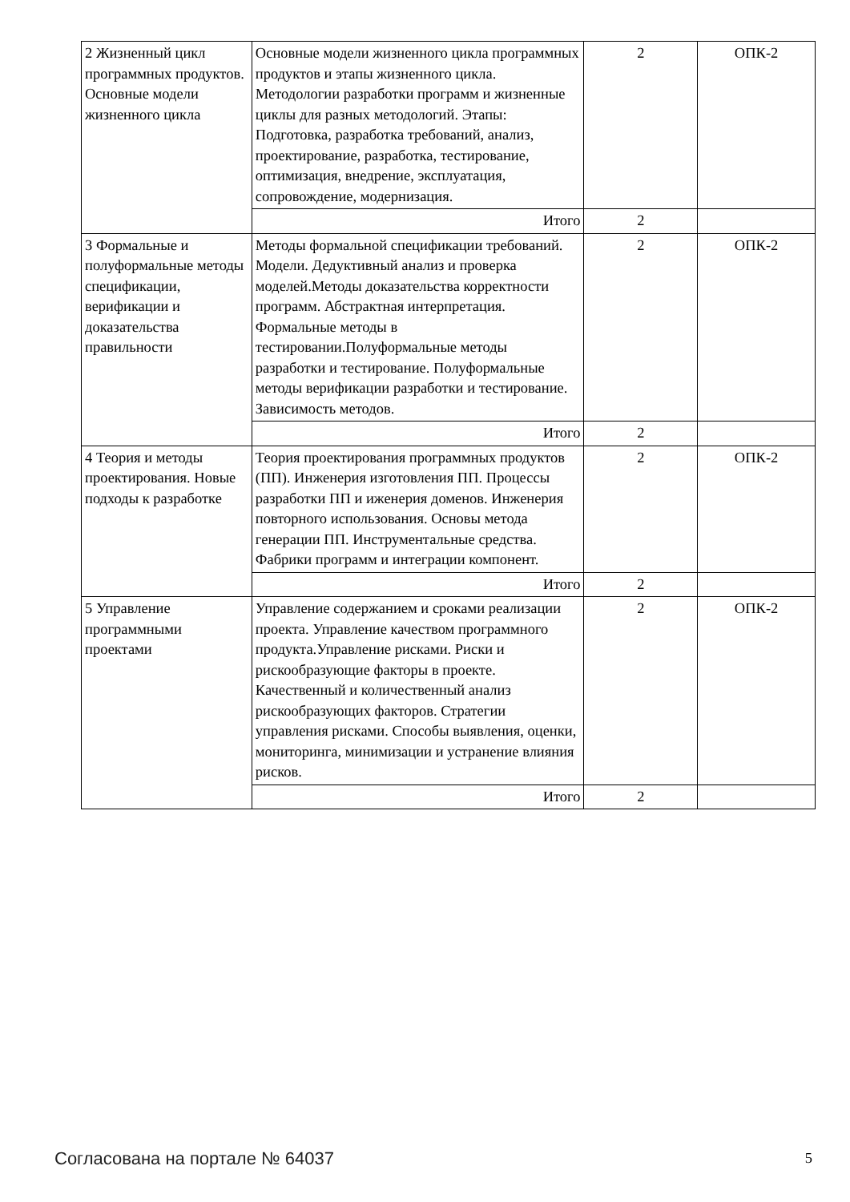| 2 Жизненный цикл программных продуктов. Основные модели жизненного цикла | Основные модели жизненного цикла программных продуктов и этапы жизненного цикла. Методологии разработки программ и жизненные циклы для разных методологий. Этапы: Подготовка, разработка требований, анализ, проектирование, разработка, тестирование, оптимизация, внедрение, эксплуатация, сопровождение, модернизация. | 2 | ОПК-2 |
| | Итого | 2 | |
| 3 Формальные и полуформальные методы спецификации, верификации и доказательства правильности | Методы формальной спецификации требований. Модели. Дедуктивный анализ и проверка моделей.Методы доказательства корректности программ. Абстрактная интерпретация. Формальные методы в тестировании.Полуформальные методы разработки и тестирование. Полуформальные методы верификации разработки и тестирование. Зависимость методов. | 2 | ОПК-2 |
| | Итого | 2 | |
| 4 Теория и методы проектирования. Новые подходы к разработке | Теория проектирования программных продуктов (ПП). Инженерия изготовления ПП. Процессы разработки ПП и иженерия доменов. Инженерия повторного использования. Основы метода генерации ПП. Инструментальные средства. Фабрики программ и интеграции компонент. | 2 | ОПК-2 |
| | Итого | 2 | |
| 5 Управление программными проектами | Управление содержанием и сроками реализации проекта. Управление качеством программного продукта.Управление рисками. Риски и рискообразующие факторы в проекте. Качественный и количественный анализ рискообразующих факторов. Стратегии управления рисками. Способы выявления, оценки, мониторинга, минимизации и устранение влияния рисков. | 2 | ОПК-2 |
| | Итого | 2 | |
Согласована на портале № 64037 5